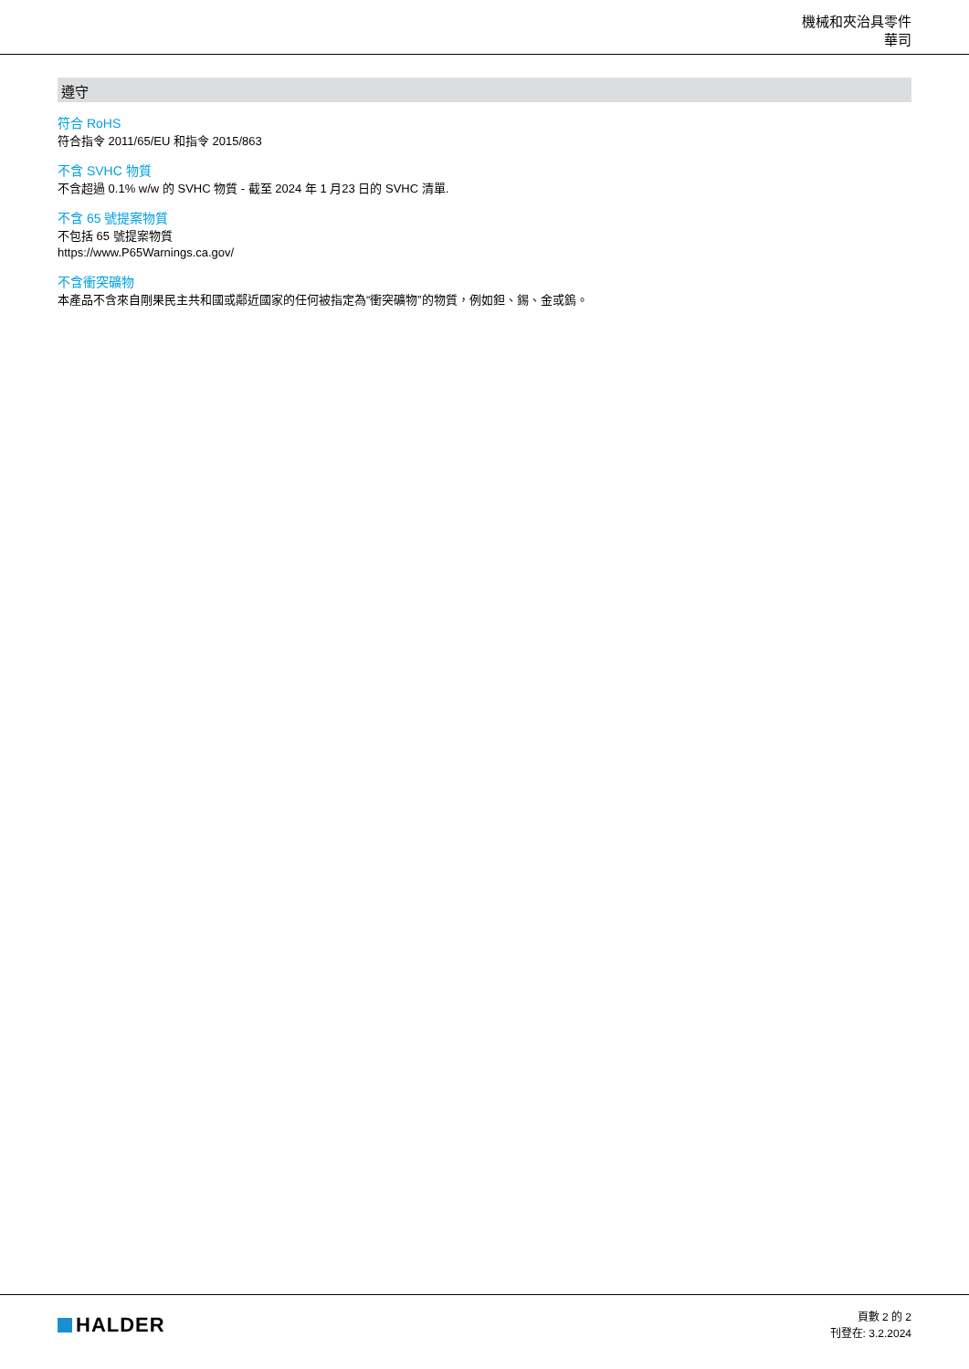機械和夾治具零件
華司
遵守
符合 RoHS
符合指令 2011/65/EU 和指令 2015/863
不含 SVHC 物質
不含超過 0.1% w/w 的 SVHC 物質 - 截至 2024 年 1 月23 日的 SVHC 清單.
不含 65 號提案物質
不包括 65 號提案物質
https://www.P65Warnings.ca.gov/
不含衝突礦物
本產品不含來自剛果民主共和國或鄰近國家的任何被指定為“衝突礦物”的物質，例如鉭、錫、金或鎢。
HALDER
頁數 2 的 2
刊登在: 3.2.2024